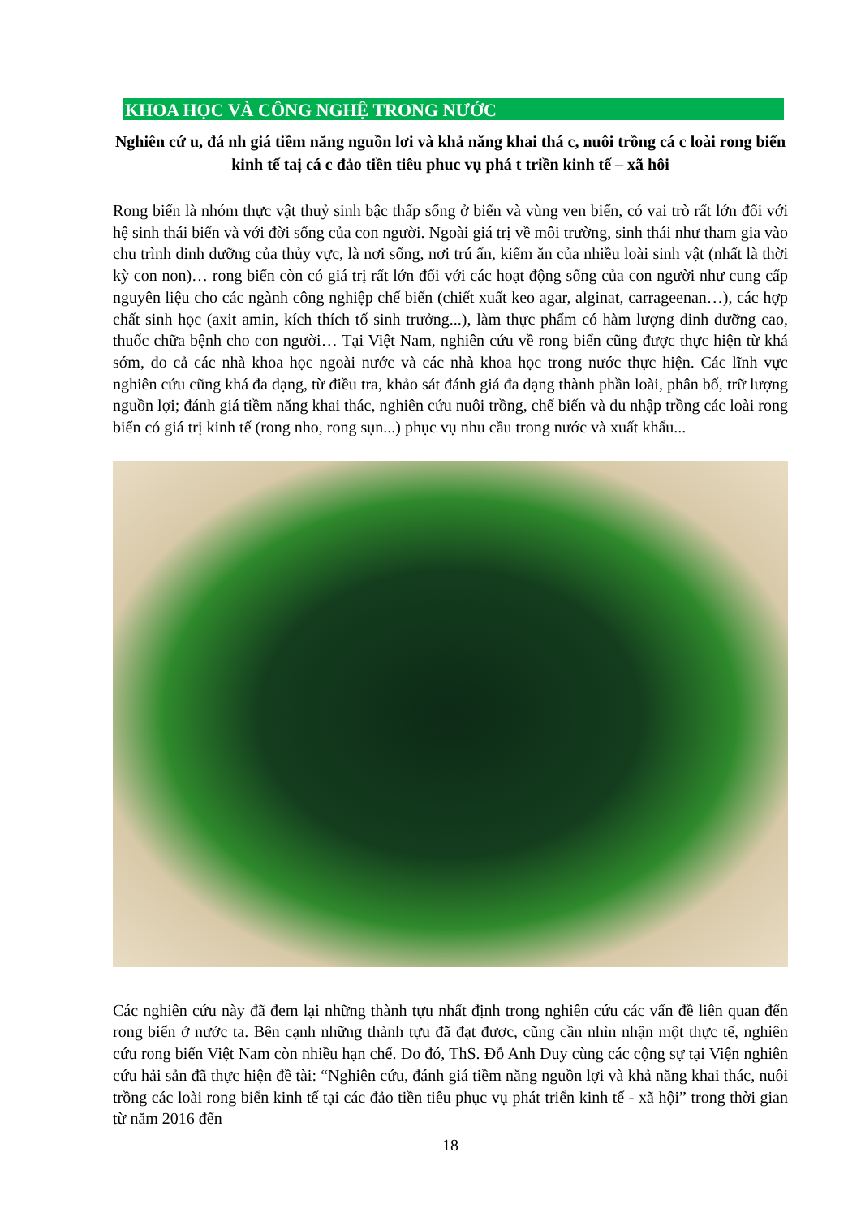KHOA HỌC VÀ CÔNG NGHỆ TRONG NƯỚC
Nghiên cứ u, đá nh giá tiềm năng nguồn lơi và khả năng khai thá c, nuôi trồng cá c loài rong biển kinh tế taị cá c đảo tiền tiêu phuc vụ phá t triền kinh tế – xã hôi
Rong biển là nhóm thực vật thuỷ sinh bậc thấp sống ở biển và vùng ven biển, có vai trò rất lớn đối với hệ sinh thái biển và với đời sống của con người. Ngoài giá trị về môi trường, sinh thái như tham gia vào chu trình dinh dưỡng của thủy vực, là nơi sống, nơi trú ẩn, kiếm ăn của nhiều loài sinh vật (nhất là thời kỳ con non)… rong biển còn có giá trị rất lớn đối với các hoạt động sống của con người như cung cấp nguyên liệu cho các ngành công nghiệp chế biến (chiết xuất keo agar, alginat, carrageenan…), các hợp chất sinh học (axit amin, kích thích tố sinh trưởng...), làm thực phẩm có hàm lượng dinh dưỡng cao, thuốc chữa bệnh cho con người… Tại Việt Nam, nghiên cứu về rong biển cũng được thực hiện từ khá sớm, do cả các nhà khoa học ngoài nước và các nhà khoa học trong nước thực hiện. Các lĩnh vực nghiên cứu cũng khá đa dạng, từ điều tra, khảo sát đánh giá đa dạng thành phần loài, phân bố, trữ lượng nguồn lợi; đánh giá tiềm năng khai thác, nghiên cứu nuôi trồng, chế biến và du nhập trồng các loài rong biển có giá trị kinh tế (rong nho, rong sụn...) phục vụ nhu cầu trong nước và xuất khẩu...
Các nghiên cứu này đã đem lại những thành tựu nhất định trong nghiên cứu các vấn đề liên quan đến rong biển ở nước ta. Bên cạnh những thành tựu đã đạt được, cũng cần nhìn nhận một thực tế, nghiên cứu rong biển Việt Nam còn nhiều hạn chế. Do đó, ThS. Đỗ Anh Duy cùng các cộng sự tại Viện nghiên cứu hải sản đã thực hiện đề tài: “Nghiên cứu, đánh giá tiềm năng nguồn lợi và khả năng khai thác, nuôi trồng các loài rong biển kinh tế tại các đảo tiền tiêu phục vụ phát triển kinh tế - xã hội” trong thời gian từ năm 2016 đến
18